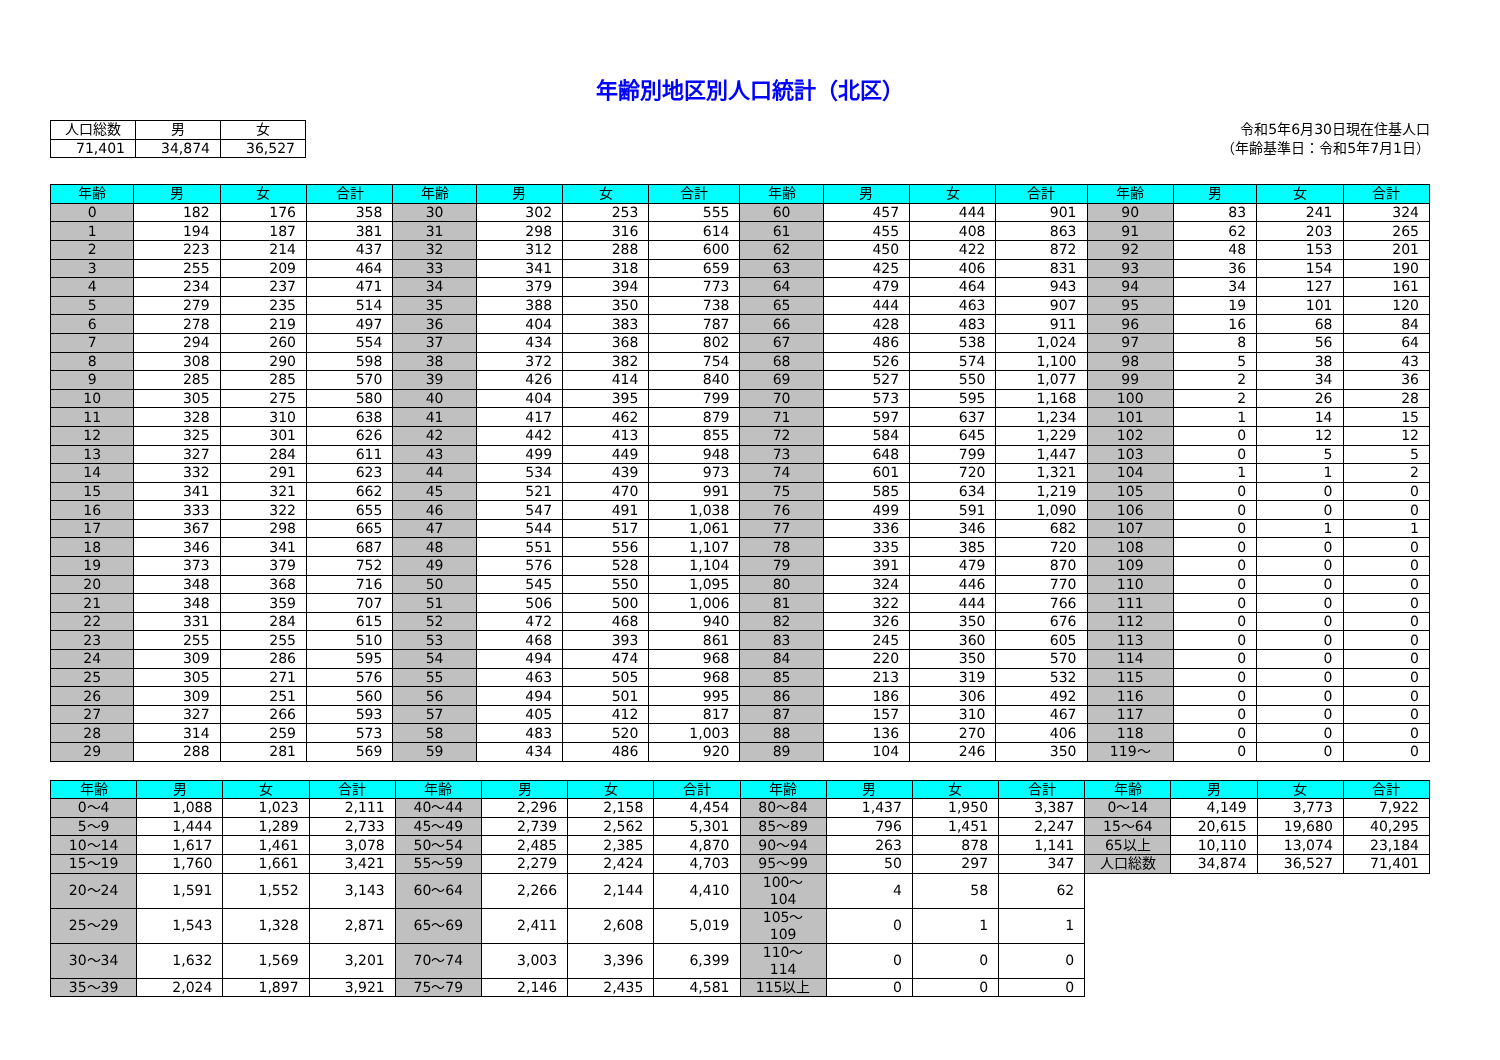年齢別地区別人口統計（北区）
| 人口総数 | 男 | 女 |
| 71,401 | 34,874 | 36,527 |
令和5年6月30日現在住基人口
（年齢基準日：令和5年7月1日）
| 年齢 | 男 | 女 | 合計 | 年齢 | 男 | 女 | 合計 | 年齢 | 男 | 女 | 合計 | 年齢 | 男 | 女 | 合計 |
| --- | --- | --- | --- | --- | --- | --- | --- | --- | --- | --- | --- | --- | --- | --- | --- |
| 0 | 182 | 176 | 358 | 30 | 302 | 253 | 555 | 60 | 457 | 444 | 901 | 90 | 83 | 241 | 324 |
| 1 | 194 | 187 | 381 | 31 | 298 | 316 | 614 | 61 | 455 | 408 | 863 | 91 | 62 | 203 | 265 |
| 2 | 223 | 214 | 437 | 32 | 312 | 288 | 600 | 62 | 450 | 422 | 872 | 92 | 48 | 153 | 201 |
| 3 | 255 | 209 | 464 | 33 | 341 | 318 | 659 | 63 | 425 | 406 | 831 | 93 | 36 | 154 | 190 |
| 4 | 234 | 237 | 471 | 34 | 379 | 394 | 773 | 64 | 479 | 464 | 943 | 94 | 34 | 127 | 161 |
| 5 | 279 | 235 | 514 | 35 | 388 | 350 | 738 | 65 | 444 | 463 | 907 | 95 | 19 | 101 | 120 |
| 6 | 278 | 219 | 497 | 36 | 404 | 383 | 787 | 66 | 428 | 483 | 911 | 96 | 16 | 68 | 84 |
| 7 | 294 | 260 | 554 | 37 | 434 | 368 | 802 | 67 | 486 | 538 | 1,024 | 97 | 8 | 56 | 64 |
| 8 | 308 | 290 | 598 | 38 | 372 | 382 | 754 | 68 | 526 | 574 | 1,100 | 98 | 5 | 38 | 43 |
| 9 | 285 | 285 | 570 | 39 | 426 | 414 | 840 | 69 | 527 | 550 | 1,077 | 99 | 2 | 34 | 36 |
| 10 | 305 | 275 | 580 | 40 | 404 | 395 | 799 | 70 | 573 | 595 | 1,168 | 100 | 2 | 26 | 28 |
| 11 | 328 | 310 | 638 | 41 | 417 | 462 | 879 | 71 | 597 | 637 | 1,234 | 101 | 1 | 14 | 15 |
| 12 | 325 | 301 | 626 | 42 | 442 | 413 | 855 | 72 | 584 | 645 | 1,229 | 102 | 0 | 12 | 12 |
| 13 | 327 | 284 | 611 | 43 | 499 | 449 | 948 | 73 | 648 | 799 | 1,447 | 103 | 0 | 5 | 5 |
| 14 | 332 | 291 | 623 | 44 | 534 | 439 | 973 | 74 | 601 | 720 | 1,321 | 104 | 1 | 1 | 2 |
| 15 | 341 | 321 | 662 | 45 | 521 | 470 | 991 | 75 | 585 | 634 | 1,219 | 105 | 0 | 0 | 0 |
| 16 | 333 | 322 | 655 | 46 | 547 | 491 | 1,038 | 76 | 499 | 591 | 1,090 | 106 | 0 | 0 | 0 |
| 17 | 367 | 298 | 665 | 47 | 544 | 517 | 1,061 | 77 | 336 | 346 | 682 | 107 | 0 | 1 | 1 |
| 18 | 346 | 341 | 687 | 48 | 551 | 556 | 1,107 | 78 | 335 | 385 | 720 | 108 | 0 | 0 | 0 |
| 19 | 373 | 379 | 752 | 49 | 576 | 528 | 1,104 | 79 | 391 | 479 | 870 | 109 | 0 | 0 | 0 |
| 20 | 348 | 368 | 716 | 50 | 545 | 550 | 1,095 | 80 | 324 | 446 | 770 | 110 | 0 | 0 | 0 |
| 21 | 348 | 359 | 707 | 51 | 506 | 500 | 1,006 | 81 | 322 | 444 | 766 | 111 | 0 | 0 | 0 |
| 22 | 331 | 284 | 615 | 52 | 472 | 468 | 940 | 82 | 326 | 350 | 676 | 112 | 0 | 0 | 0 |
| 23 | 255 | 255 | 510 | 53 | 468 | 393 | 861 | 83 | 245 | 360 | 605 | 113 | 0 | 0 | 0 |
| 24 | 309 | 286 | 595 | 54 | 494 | 474 | 968 | 84 | 220 | 350 | 570 | 114 | 0 | 0 | 0 |
| 25 | 305 | 271 | 576 | 55 | 463 | 505 | 968 | 85 | 213 | 319 | 532 | 115 | 0 | 0 | 0 |
| 26 | 309 | 251 | 560 | 56 | 494 | 501 | 995 | 86 | 186 | 306 | 492 | 116 | 0 | 0 | 0 |
| 27 | 327 | 266 | 593 | 57 | 405 | 412 | 817 | 87 | 157 | 310 | 467 | 117 | 0 | 0 | 0 |
| 28 | 314 | 259 | 573 | 58 | 483 | 520 | 1,003 | 88 | 136 | 270 | 406 | 118 | 0 | 0 | 0 |
| 29 | 288 | 281 | 569 | 59 | 434 | 486 | 920 | 89 | 104 | 246 | 350 | 119～ | 0 | 0 | 0 |
| 年齢 | 男 | 女 | 合計 | 年齢 | 男 | 女 | 合計 | 年齢 | 男 | 女 | 合計 | 年齢 | 男 | 女 | 合計 |
| --- | --- | --- | --- | --- | --- | --- | --- | --- | --- | --- | --- | --- | --- | --- | --- |
| 0～4 | 1,088 | 1,023 | 2,111 | 40～44 | 2,296 | 2,158 | 4,454 | 80～84 | 1,437 | 1,950 | 3,387 | 0～14 | 4,149 | 3,773 | 7,922 |
| 5～9 | 1,444 | 1,289 | 2,733 | 45～49 | 2,739 | 2,562 | 5,301 | 85～89 | 796 | 1,451 | 2,247 | 15～64 | 20,615 | 19,680 | 40,295 |
| 10～14 | 1,617 | 1,461 | 3,078 | 50～54 | 2,485 | 2,385 | 4,870 | 90～94 | 263 | 878 | 1,141 | 65以上 | 10,110 | 13,074 | 23,184 |
| 15～19 | 1,760 | 1,661 | 3,421 | 55～59 | 2,279 | 2,424 | 4,703 | 95～99 | 50 | 297 | 347 | 人口総数 | 34,874 | 36,527 | 71,401 |
| 20～24 | 1,591 | 1,552 | 3,143 | 60～64 | 2,266 | 2,144 | 4,410 | 100～104 | 4 | 58 | 62 | | | | |
| 25～29 | 1,543 | 1,328 | 2,871 | 65～69 | 2,411 | 2,608 | 5,019 | 105～109 | 0 | 1 | 1 | | | | |
| 30～34 | 1,632 | 1,569 | 3,201 | 70～74 | 3,003 | 3,396 | 6,399 | 110～114 | 0 | 0 | 0 | | | | |
| 35～39 | 2,024 | 1,897 | 3,921 | 75～79 | 2,146 | 2,435 | 4,581 | 115以上 | 0 | 0 | 0 | | | | |